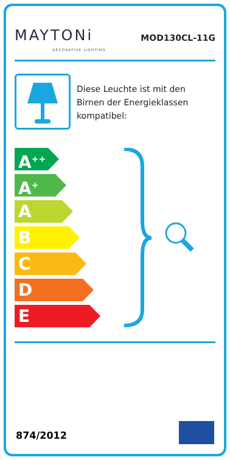MAYTONi
DECORATIVE LIGHTING
MOD130CL-11G
Diese Leuchte ist mit den Birnen der Energieklassen kompatibel:
A<sup>++</sup>
A<sup>+</sup>
A
B
C
D
E
874/2012